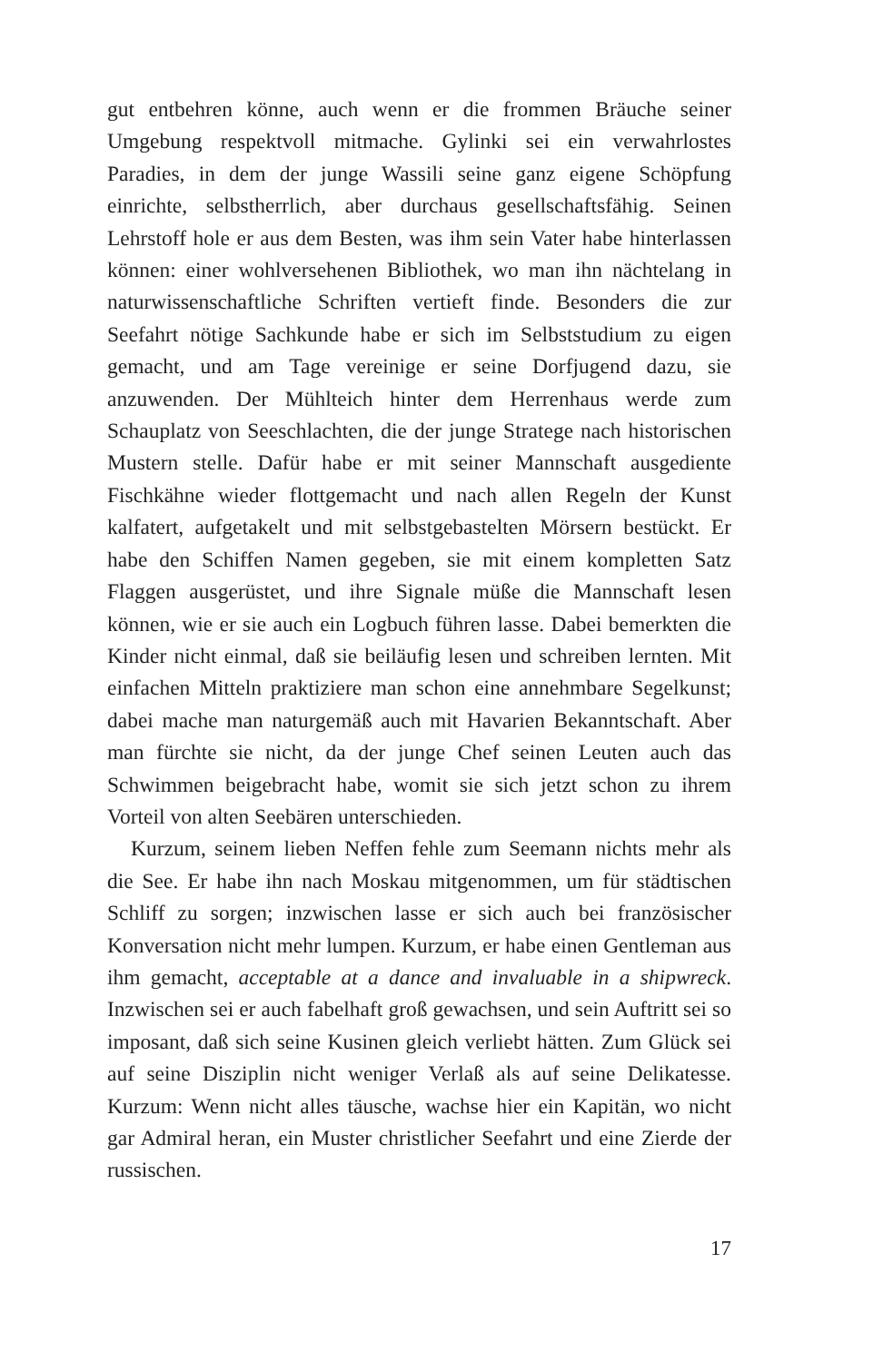gut entbehren könne, auch wenn er die frommen Bräuche seiner Umgebung respektvoll mitmache. Gylinki sei ein verwahrlostes Paradies, in dem der junge Wassili seine ganz eigene Schöpfung einrichte, selbstherrlich, aber durchaus gesellschaftsfähig. Seinen Lehrstoff hole er aus dem Besten, was ihm sein Vater habe hinterlassen können: einer wohlversehenen Bibliothek, wo man ihn nächtelang in naturwissenschaftliche Schriften vertieft finde. Besonders die zur Seefahrt nötige Sachkunde habe er sich im Selbststudium zu eigen gemacht, und am Tage vereinige er seine Dorfjugend dazu, sie anzuwenden. Der Mühlteich hinter dem Herrenhaus werde zum Schauplatz von Seeschlachten, die der junge Stratege nach historischen Mustern stelle. Dafür habe er mit seiner Mannschaft ausgediente Fischkähne wieder flottgemacht und nach allen Regeln der Kunst kalfatert, aufgetakelt und mit selbstgebastelten Mörsern bestückt. Er habe den Schiffen Namen gegeben, sie mit einem kompletten Satz Flaggen ausgerüstet, und ihre Signale müße die Mannschaft lesen können, wie er sie auch ein Logbuch führen lasse. Dabei bemerkten die Kinder nicht einmal, daß sie beiläufig lesen und schreiben lernten. Mit einfachen Mitteln praktiziere man schon eine annehmbare Segelkunst; dabei mache man naturgemäß auch mit Havarien Bekanntschaft. Aber man fürchte sie nicht, da der junge Chef seinen Leuten auch das Schwimmen beigebracht habe, womit sie sich jetzt schon zu ihrem Vorteil von alten Seebären unterschieden.
Kurzum, seinem lieben Neffen fehle zum Seemann nichts mehr als die See. Er habe ihn nach Moskau mitgenommen, um für städtischen Schliff zu sorgen; inzwischen lasse er sich auch bei französischer Konversation nicht mehr lumpen. Kurzum, er habe einen Gentleman aus ihm gemacht, acceptable at a dance and invaluable in a shipwreck. Inzwischen sei er auch fabelhaft groß gewachsen, und sein Auftritt sei so imposant, daß sich seine Kusinen gleich verliebt hätten. Zum Glück sei auf seine Disziplin nicht weniger Verlaß als auf seine Delikatesse. Kurzum: Wenn nicht alles täusche, wachse hier ein Kapitän, wo nicht gar Admiral heran, ein Muster christlicher Seefahrt und eine Zierde der russischen.
17